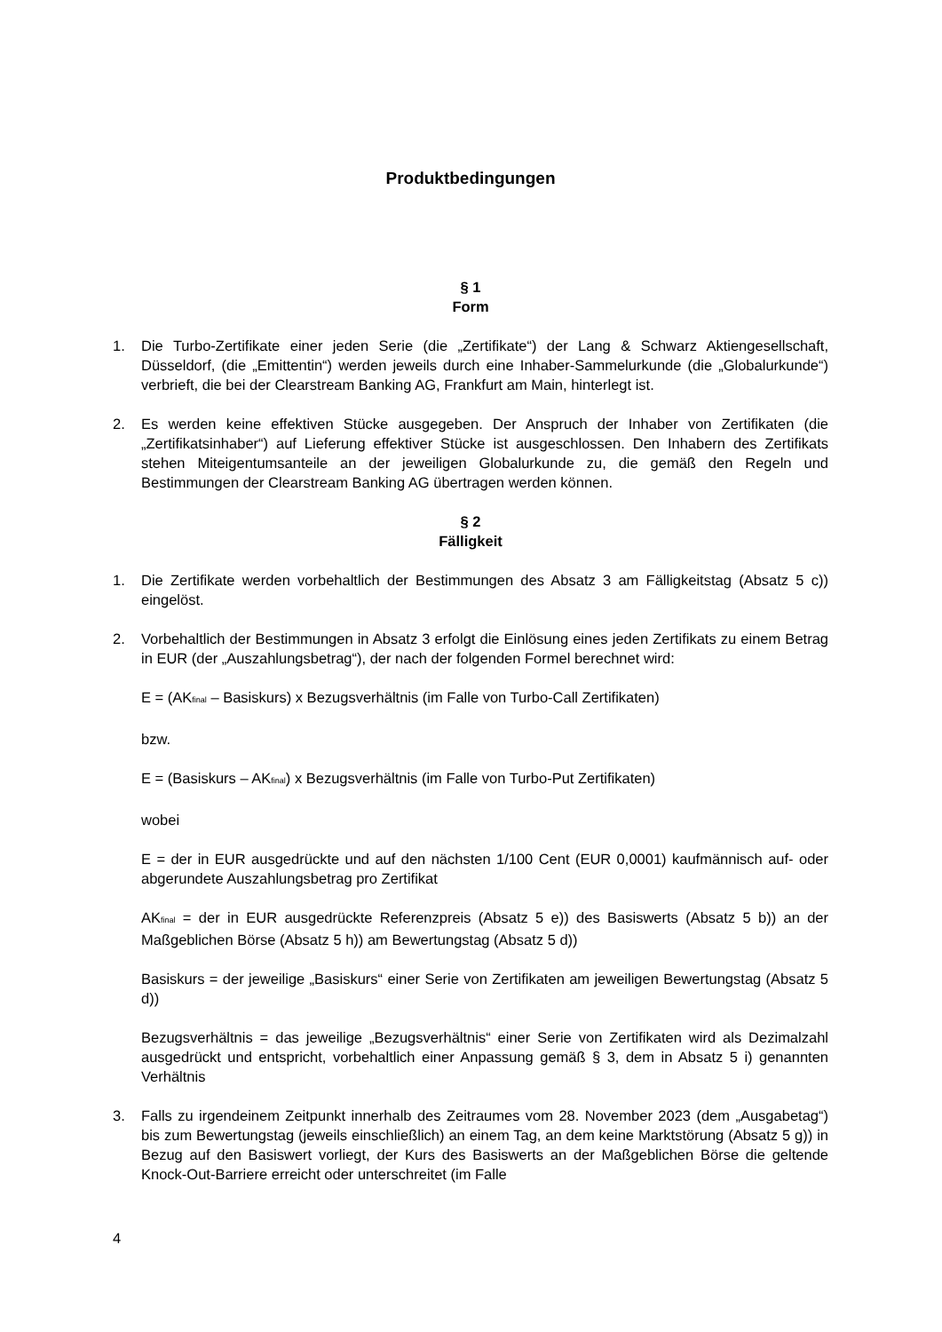Produktbedingungen
§ 1
Form
1. Die Turbo-Zertifikate einer jeden Serie (die „Zertifikate“) der Lang & Schwarz Aktiengesellschaft, Düsseldorf, (die „Emittentin“) werden jeweils durch eine Inhaber-Sammelurkunde (die „Globalurkunde“) verbrieft, die bei der Clearstream Banking AG, Frankfurt am Main, hinterlegt ist.
2. Es werden keine effektiven Stücke ausgegeben. Der Anspruch der Inhaber von Zertifikaten (die „Zertifikatsinhaber“) auf Lieferung effektiver Stücke ist ausgeschlossen. Den Inhabern des Zertifikats stehen Miteigentumsanteile an der jeweiligen Globalurkunde zu, die gemäß den Regeln und Bestimmungen der Clearstream Banking AG übertragen werden können.
§ 2
Fälligkeit
1. Die Zertifikate werden vorbehaltlich der Bestimmungen des Absatz 3 am Fälligkeitstag (Absatz 5 c)) eingelöst.
2. Vorbehaltlich der Bestimmungen in Absatz 3 erfolgt die Einlösung eines jeden Zertifikats zu einem Betrag in EUR (der „Auszahlungsbetrag“), der nach der folgenden Formel berechnet wird:
E = (AK<sub>final</sub> – Basiskurs) x Bezugsverhältnis (im Falle von Turbo-Call Zertifikaten)
bzw.
E = (Basiskurs – AK<sub>final</sub>) x Bezugsverhältnis (im Falle von Turbo-Put Zertifikaten)
wobei
E = der in EUR ausgedrückte und auf den nächsten 1/100 Cent (EUR 0,0001) kaufmännisch auf- oder abgerundete Auszahlungsbetrag pro Zertifikat
AK<sub>final</sub> = der in EUR ausgedrückte Referenzpreis (Absatz 5 e)) des Basiswerts (Absatz 5 b)) an der Maßgeblichen Börse (Absatz 5 h)) am Bewertungstag (Absatz 5 d))
Basiskurs = der jeweilige „Basiskurs“ einer Serie von Zertifikaten am jeweiligen Bewertungstag (Absatz 5 d))
Bezugsverhältnis = das jeweilige „Bezugsverhältnis“ einer Serie von Zertifikaten wird als Dezimalzahl ausgedrückt und entspricht, vorbehaltlich einer Anpassung gemäß § 3, dem in Absatz 5 i) genannten Verhältnis
3. Falls zu irgendeinem Zeitpunkt innerhalb des Zeitraumes vom 28. November 2023 (dem „Ausgabetag“) bis zum Bewertungstag (jeweils einschließlich) an einem Tag, an dem keine Marktstörung (Absatz 5 g)) in Bezug auf den Basiswert vorliegt, der Kurs des Basiswerts an der Maßgeblichen Börse die geltende Knock-Out-Barriere erreicht oder unterschreitet (im Falle
4